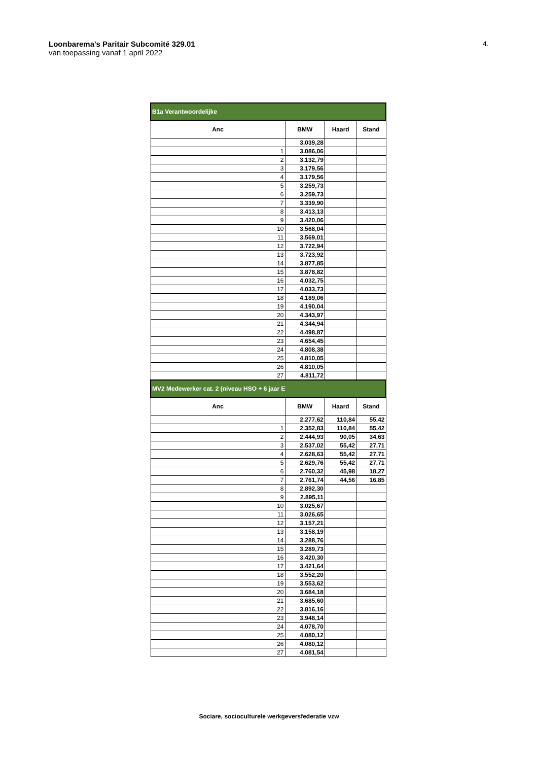Loonbarema's Paritair Subcomité 329.01
van toepassing vanaf 1 april 2022
4.
| B1a Verantwoordelijke | | | |
| --- | --- | --- | --- |
| Anc | BMW | Haard | Stand |
| | 3.039,28 | | |
| 1 | 3.086,06 | | |
| 2 | 3.132,79 | | |
| 3 | 3.179,56 | | |
| 4 | 3.179,56 | | |
| 5 | 3.259,73 | | |
| 6 | 3.259,73 | | |
| 7 | 3.339,90 | | |
| 8 | 3.413,13 | | |
| 9 | 3.420,06 | | |
| 10 | 3.568,04 | | |
| 11 | 3.569,01 | | |
| 12 | 3.722,94 | | |
| 13 | 3.723,92 | | |
| 14 | 3.877,85 | | |
| 15 | 3.878,82 | | |
| 16 | 4.032,75 | | |
| 17 | 4.033,73 | | |
| 18 | 4.189,06 | | |
| 19 | 4.190,04 | | |
| 20 | 4.343,97 | | |
| 21 | 4.344,94 | | |
| 22 | 4.498,87 | | |
| 23 | 4.654,45 | | |
| 24 | 4.808,38 | | |
| 25 | 4.810,05 | | |
| 26 | 4.810,05 | | |
| 27 | 4.811,72 | | |
| MV2 Medewerker cat. 2 (niveau HSO + 6 jaar E | | | |
| Anc | BMW | Haard | Stand |
| | 2.277,62 | 110,84 | 55,42 |
| 1 | 2.352,83 | 110,84 | 55,42 |
| 2 | 2.444,93 | 90,05 | 34,63 |
| 3 | 2.537,02 | 55,42 | 27,71 |
| 4 | 2.628,63 | 55,42 | 27,71 |
| 5 | 2.629,76 | 55,42 | 27,71 |
| 6 | 2.760,32 | 45,98 | 18,27 |
| 7 | 2.761,74 | 44,56 | 16,85 |
| 8 | 2.892,30 | | |
| 9 | 2.895,11 | | |
| 10 | 3.025,67 | | |
| 11 | 3.026,65 | | |
| 12 | 3.157,21 | | |
| 13 | 3.158,19 | | |
| 14 | 3.288,76 | | |
| 15 | 3.289,73 | | |
| 16 | 3.420,30 | | |
| 17 | 3.421,64 | | |
| 18 | 3.552,20 | | |
| 19 | 3.553,62 | | |
| 20 | 3.684,18 | | |
| 21 | 3.685,60 | | |
| 22 | 3.816,16 | | |
| 23 | 3.948,14 | | |
| 24 | 4.078,70 | | |
| 25 | 4.080,12 | | |
| 26 | 4.080,12 | | |
| 27 | 4.081,54 | | |
Sociare, socioculturele werkgeversfederatie vzw